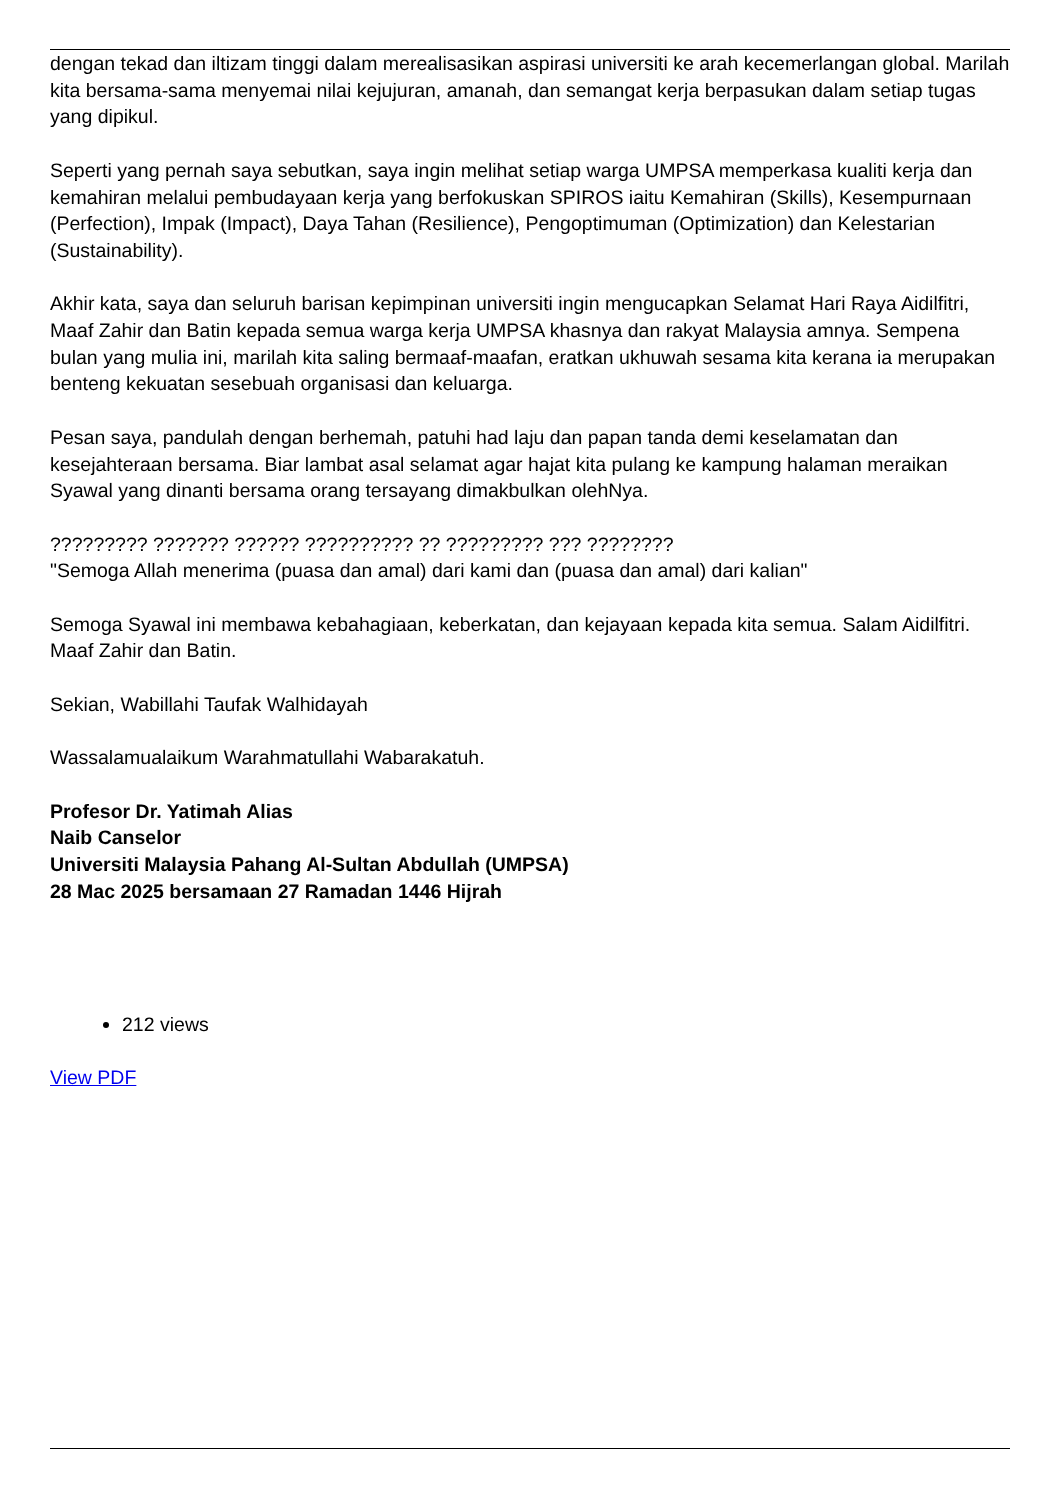dengan tekad dan iltizam tinggi dalam merealisasikan aspirasi universiti ke arah kecemerlangan global. Marilah kita bersama-sama menyemai nilai kejujuran, amanah, dan semangat kerja berpasukan dalam setiap tugas yang dipikul.
Seperti yang pernah saya sebutkan, saya ingin melihat setiap warga UMPSA memperkasa kualiti kerja dan kemahiran melalui pembudayaan kerja yang berfokuskan SPIROS iaitu Kemahiran (Skills), Kesempurnaan (Perfection), Impak (Impact), Daya Tahan (Resilience), Pengoptimuman (Optimization) dan Kelestarian (Sustainability).
Akhir kata, saya dan seluruh barisan kepimpinan universiti ingin mengucapkan Selamat Hari Raya Aidilfitri, Maaf Zahir dan Batin kepada semua warga kerja UMPSA khasnya dan rakyat Malaysia amnya. Sempena bulan yang mulia ini, marilah kita saling bermaaf-maafan, eratkan ukhuwah sesama kita kerana ia merupakan benteng kekuatan sesebuah organisasi dan keluarga.
Pesan saya, pandulah dengan berhemah, patuhi had laju dan papan tanda demi keselamatan dan kesejahteraan bersama. Biar lambat asal selamat agar hajat kita pulang ke kampung halaman meraikan Syawal yang dinanti bersama orang tersayang dimakbulkan olehNya.
????????? ??????? ?????? ?????????? ?? ????????? ??? ????????
"Semoga Allah menerima (puasa dan amal) dari kami dan (puasa dan amal) dari kalian"
Semoga Syawal ini membawa kebahagiaan, keberkatan, dan kejayaan kepada kita semua. Salam Aidilfitri. Maaf Zahir dan Batin.
Sekian, Wabillahi Taufak Walhidayah
Wassalamualaikum Warahmatullahi Wabarakatuh.
Profesor Dr. Yatimah Alias
Naib Canselor
Universiti Malaysia Pahang Al-Sultan Abdullah (UMPSA)
28 Mac 2025 bersamaan 27 Ramadan 1446 Hijrah
212 views
View PDF